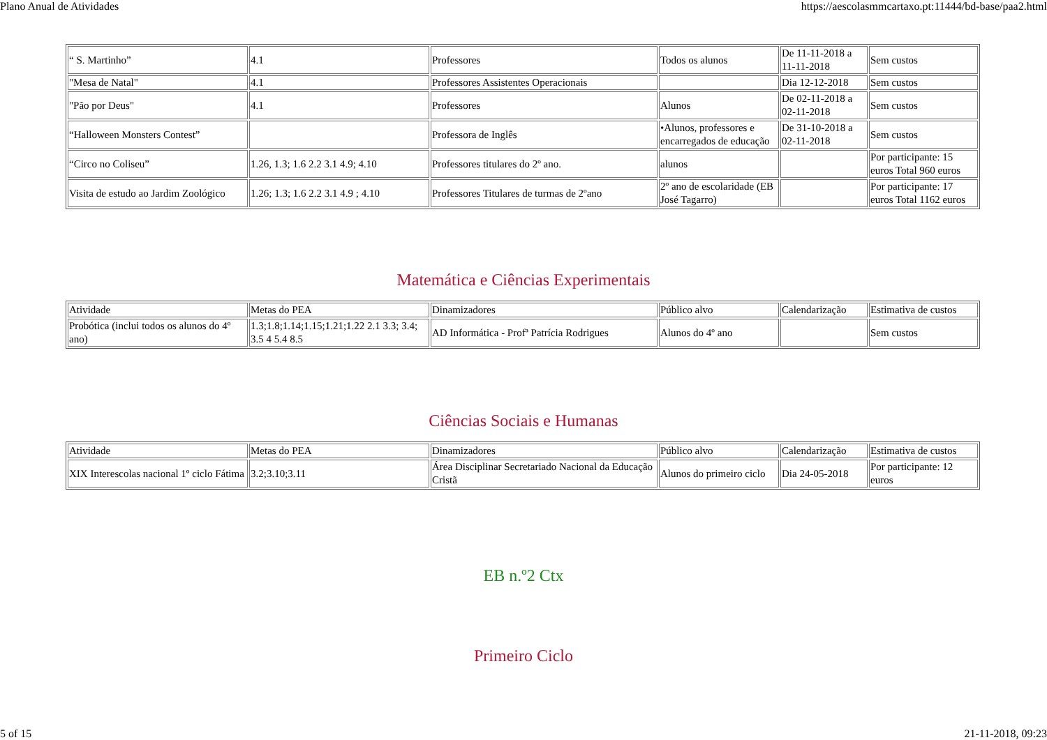Plano Anual de Atividades https://aescolasmmcartaxo.pt:11444/bd-base/paa2.html
| “ S. Martinho” | 4.1 | Professores | Todos os alunos | De 11-11-2018 a 11-11-2018 | Sem custos |
| "Mesa de Natal" | 4.1 | Professores Assistentes Operacionais | | Dia 12-12-2018 | Sem custos |
| "Pão por Deus" | 4.1 | Professores | Alunos | De 02-11-2018 a 02-11-2018 | Sem custos |
| “Halloween Monsters Contest” | | Professora de Inglês | •Alunos, professores e encarregados de educação | De 31-10-2018 a 02-11-2018 | Sem custos |
| “Circo no Coliseu” | 1.26, 1.3; 1.6 2.2 3.1 4.9; 4.10 | Professores titulares do 2º ano. | alunos | | Por participante: 15 euros Total 960 euros |
| Visita de estudo ao Jardim Zoológico | 1.26; 1.3; 1.6 2.2 3.1 4.9 ; 4.10 | Professores Titulares de turmas de 2ºano | 2º ano de escolaridade (EB José Tagarro) | | Por participante: 17 euros Total 1162 euros |
Matemática e Ciências Experimentais
| Atividade | Metas do PEA | Dinamizadores | Público alvo | Calendarização | Estimativa de custos |
| Probótica (inclui todos os alunos do 4º ano) | 1.3;1.8;1.14;1.15;1.21;1.22 2.1 3.3; 3.4; 3.5 4 5.4 8.5 | AD Informática - Profª Patrícia Rodrigues | Alunos do 4º ano | | Sem custos |
Ciências Sociais e Humanas
| Atividade | Metas do PEA | Dinamizadores | Público alvo | Calendarização | Estimativa de custos |
| XIX Interescolas nacional 1º ciclo Fátima | 3.2;3.10;3.11 | Área Disciplinar Secretariado Nacional da Educação Cristã | Alunos do primeiro ciclo | Dia 24-05-2018 | Por participante: 12 euros |
EB n.º2 Ctx
Primeiro Ciclo
5 of 15 21-11-2018, 09:23